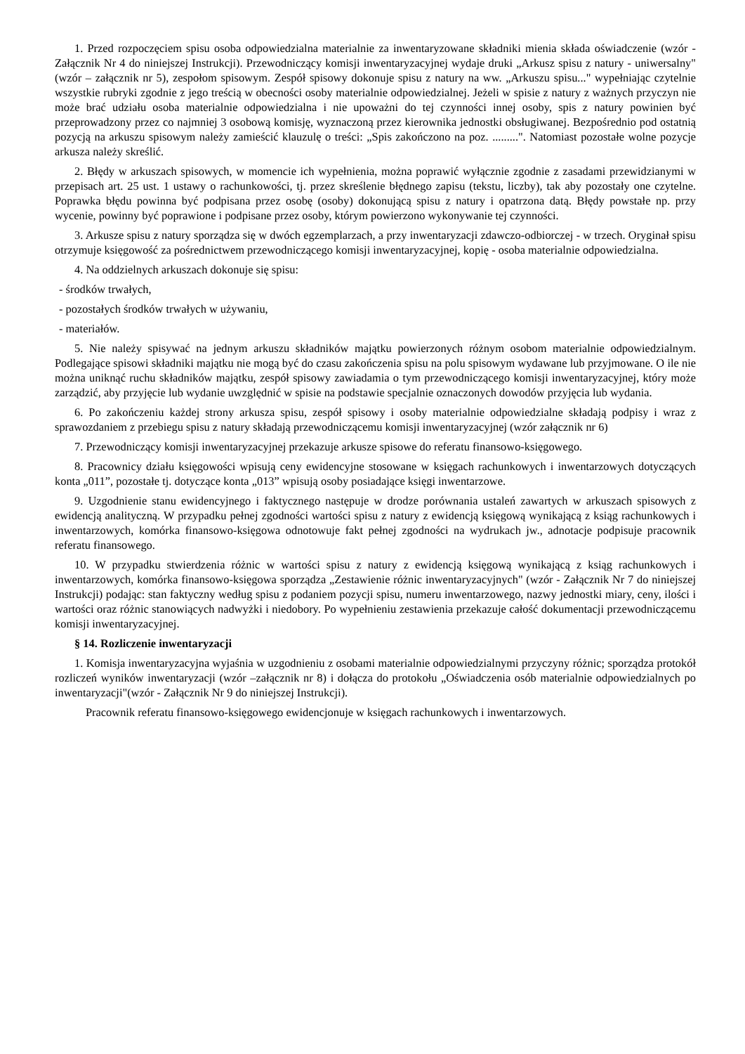1. Przed rozpoczęciem spisu osoba odpowiedzialna materialnie za inwentaryzowane składniki mienia składa oświadczenie (wzór - Załącznik Nr 4 do niniejszej Instrukcji). Przewodniczący komisji inwentaryzacyjnej wydaje druki „Arkusz spisu z natury - uniwersalny"(wzór – załącznik nr 5), zespołom spisowym. Zespół spisowy dokonuje spisu z natury na ww. „Arkuszu spisu..." wypełniając czytelnie wszystkie rubryki zgodnie z jego treścią w obecności osoby materialnie odpowiedzialnej. Jeżeli w spisie z natury z ważnych przyczyn nie może brać udziału osoba materialnie odpowiedzialna i nie upoważni do tej czynności innej osoby, spis z natury powinien być przeprowadzony przez co najmniej 3 osobową komisję, wyznaczoną przez kierownika jednostki obsługiwanej. Bezpośrednio pod ostatnią pozycją na arkuszu spisowym należy zamieścić klauzulę o treści: „Spis zakończono na poz. .........". Natomiast pozostałe wolne pozycje arkusza należy skreślić.
2. Błędy w arkuszach spisowych, w momencie ich wypełnienia, można poprawić wyłącznie zgodnie z zasadami przewidzianymi w przepisach art. 25 ust. 1 ustawy o rachunkowości, tj. przez skreślenie błędnego zapisu (tekstu, liczby), tak aby pozostały one czytelne. Poprawka błędu powinna być podpisana przez osobę (osoby) dokonującą spisu z natury i opatrzona datą. Błędy powstałe np. przy wycenie, powinny być poprawione i podpisane przez osoby, którym powierzono wykonywanie tej czynności.
3. Arkusze spisu z natury sporządza się w dwóch egzemplarzach, a przy inwentaryzacji zdawczo-odbiorczej - w trzech. Oryginał spisu otrzymuje księgowość za pośrednictwem przewodniczącego komisji inwentaryzacyjnej, kopię - osoba materialnie odpowiedzialna.
4. Na oddzielnych arkuszach dokonuje się spisu:
- środków trwałych,
- pozostałych środków trwałych w używaniu,
- materiałów.
5. Nie należy spisywać na jednym arkuszu składników majątku powierzonych różnym osobom materialnie odpowiedzialnym. Podlegające spisowi składniki majątku nie mogą być do czasu zakończenia spisu na polu spisowym wydawane lub przyjmowane. O ile nie można uniknąć ruchu składników majątku, zespół spisowy zawiadamia o tym przewodniczącego komisji inwentaryzacyjnej, który może zarządzić, aby przyjęcie lub wydanie uwzględnić w spisie na podstawie specjalnie oznaczonych dowodów przyjęcia lub wydania.
6. Po zakończeniu każdej strony arkusza spisu, zespół spisowy i osoby materialnie odpowiedzialne składają podpisy i wraz z sprawozdaniem z przebiegu spisu z natury składają przewodniczącemu komisji inwentaryzacyjnej (wzór załącznik nr 6)
7. Przewodniczący komisji inwentaryzacyjnej przekazuje arkusze spisowe do referatu finansowo-księgowego.
8. Pracownicy działu księgowości wpisują ceny ewidencyjne stosowane w księgach rachunkowych i inwentarzowych dotyczących konta „011”, pozostałe tj. dotyczące konta „013” wpisują osoby posiadające księgi inwentarzowe.
9. Uzgodnienie stanu ewidencyjnego i faktycznego następuje w drodze porównania ustaleń zawartych w arkuszach spisowych z ewidencją analityczną. W przypadku pełnej zgodności wartości spisu z natury z ewidencją księgową wynikającą z ksiąg rachunkowych i inwentarzowych, komórka finansowo-księgowa odnotowuje fakt pełnej zgodności na wydrukach jw., adnotacje podpisuje pracownik referatu finansowego.
10. W przypadku stwierdzenia różnic w wartości spisu z natury z ewidencją księgową wynikającą z ksiąg rachunkowych i inwentarzowych, komórka finansowo-księgowa sporządza „Zestawienie różnic inwentaryzacyjnych" (wzór - Załącznik Nr 7 do niniejszej Instrukcji) podając: stan faktyczny według spisu z podaniem pozycji spisu, numeru inwentarzowego, nazwy jednostki miary, ceny, ilości i wartości oraz różnic stanowiących nadwyżki i niedobory. Po wypełnieniu zestawienia przekazuje całość dokumentacji przewodniczącemu komisji inwentaryzacyjnej.
§ 14. Rozliczenie inwentaryzacji
1. Komisja inwentaryzacyjna wyjaśnia w uzgodnieniu z osobami materialnie odpowiedzialnymi przyczyny różnic; sporządza protokół rozliczeń wyników inwentaryzacji (wzór –załącznik nr 8) i dołącza do protokołu „Oświadczenia osób materialnie odpowiedzialnych po inwentaryzacji"(wzór - Załącznik Nr 9 do niniejszej Instrukcji).
Pracownik referatu finansowo-księgowego ewidencjonuje w księgach rachunkowych i inwentarzowych.